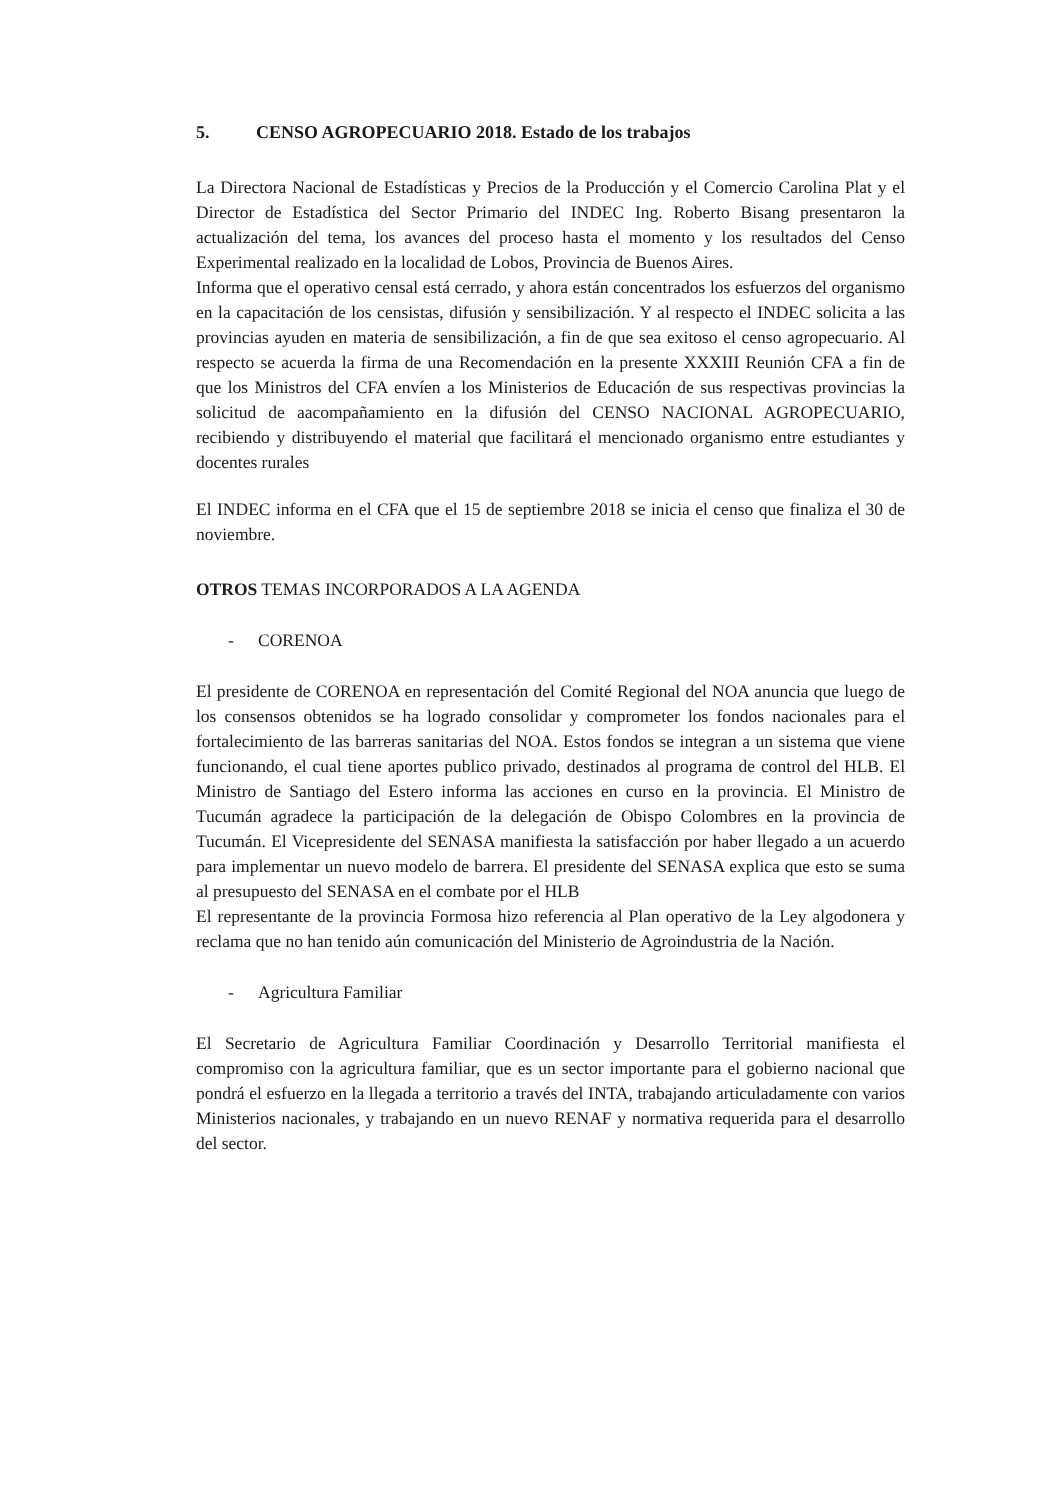5. CENSO AGROPECUARIO 2018. Estado de los trabajos
La Directora Nacional de Estadísticas y Precios de la Producción y el Comercio Carolina Plat y el Director de Estadística del Sector Primario del INDEC Ing. Roberto Bisang presentaron la actualización del tema, los avances del proceso hasta el momento y los resultados del Censo Experimental realizado en la localidad de Lobos, Provincia de Buenos Aires.
Informa que el operativo censal está cerrado, y ahora están concentrados los esfuerzos del organismo en la capacitación de los censistas, difusión y sensibilización. Y al respecto el INDEC solicita a las provincias ayuden en materia de sensibilización, a fin de que sea exitoso el censo agropecuario. Al respecto se acuerda la firma de una Recomendación en la presente XXXIII Reunión CFA a fin de que los Ministros del CFA envíen a los Ministerios de Educación de sus respectivas provincias la solicitud de aacompañamiento en la difusión del CENSO NACIONAL AGROPECUARIO, recibiendo y distribuyendo el material que facilitará el mencionado organismo entre estudiantes y docentes rurales
El INDEC informa en el CFA que el 15 de septiembre 2018 se inicia el censo que finaliza el 30 de noviembre.
OTROS TEMAS INCORPORADOS A LA AGENDA
- CORENOA
El presidente de CORENOA en representación del Comité Regional del NOA anuncia que luego de los consensos obtenidos se ha logrado consolidar y comprometer los fondos nacionales para el fortalecimiento de las barreras sanitarias del NOA. Estos fondos se integran a un sistema que viene funcionando, el cual tiene aportes publico privado, destinados al programa de control del HLB. El Ministro de Santiago del Estero informa las acciones en curso en la provincia. El Ministro de Tucumán agradece la participación de la delegación de Obispo Colombres en la provincia de Tucumán. El Vicepresidente del SENASA manifiesta la satisfacción por haber llegado a un acuerdo para implementar un nuevo modelo de barrera. El presidente del SENASA explica que esto se suma al presupuesto del SENASA en el combate por el HLB
El representante de la provincia Formosa hizo referencia al Plan operativo de la Ley algodonera y reclama que no han tenido aún comunicación del Ministerio de Agroindustria de la Nación.
- Agricultura Familiar
El Secretario de Agricultura Familiar Coordinación y Desarrollo Territorial manifiesta el compromiso con la agricultura familiar, que es un sector importante para el gobierno nacional que pondrá el esfuerzo en la llegada a territorio a través del INTA, trabajando articuladamente con varios Ministerios nacionales, y trabajando en un nuevo RENAF y normativa requerida para el desarrollo del sector.